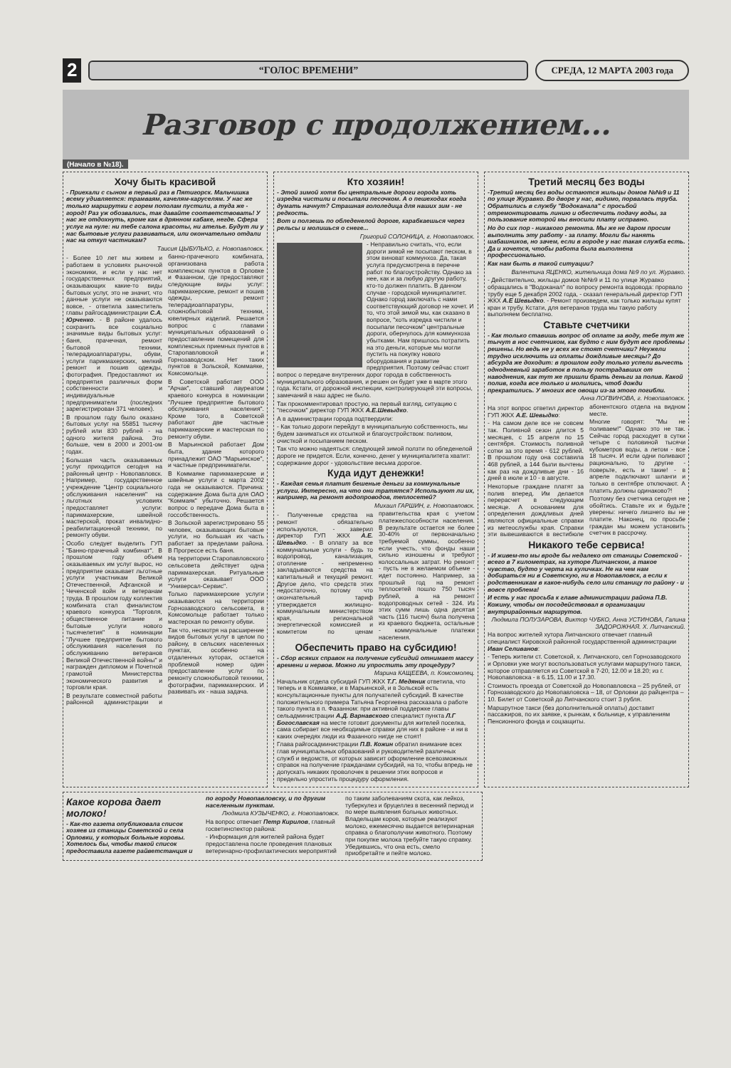2
“ГОЛОС ВРЕМЕНИ” СРЕДА, 12 МАРТА 2003 года
Разговор с продолжением...
(Начало в №18).
Хочу быть красивой
- Приехали с сыном в первый раз в Пятигорск. Мальчишка всему удивляется: трамваям, качелям-каруселям. У нас же только маршрутки с горем пополам пустили, а туда же - город! Раз уж обозвались, так давайте соответствовать! У нас же отдохнуть, кроме как в дрянном кабаке, негде. Сфера услуг на нуле: ни тебе салона красоты, ни ателье. Будут ли у нас бытовые услуги развиваться, или окончательно отдали нас на откуп частникам?
Таисия ЦЫБУЛЬКО, г. Новопавловск.
- Более 10 лет мы живем и работаем в условиях рыночной экономики, и если у нас нет государственных предприятий, оказывающих какие-то виды бытовых услуг, это не значит, что данные услуги не оказываются вовсе, - ответила заместитель главы райгосадминистрации С.А. Юрченко. - В районе удалось сохранить все социально значимые виды бытовых услуг: баня, прачечная, ремонт бытовой техники, телерадиоаппаратуры, обуви, услуги парикмахерских, мелкий ремонт и пошив одежды, фотография. Предоставляют их предприятия различных форм собственности и индивидуальные предприниматели (последних зарегистрирован 371 человек).
В прошлом году было оказано бытовых услуг на 55851 тысячу рублей или 830 рублей - на одного жителя района. Это больше, чем в 2000 и 2001-ом годах.
Большая часть оказываемых услуг приходится сегодня на районный центр - Новопавловск. Например, государственное учреждение "Центр социального обслуживания населения" на льготных условиях предоставляет услуги: парикмахерские, швейной мастерской, прокат инвалидно-реабилитационной техники, по ремонту обуви.
Особо следует выделить ГУП "Банно-прачечный комбинат". В прошлом году объем оказываемых им услуг вырос, но предприятие оказывает льготные услуги участникам Великой Отечественной, Афганской и Чеченской войн и ветеранам труда. В прошлом году коллектив комбината стал финалистом краевого конкурса "Торговля, общественное питание и бытовые услуги нового тысячелетия" в номинации "Лучшее предприятие бытового обслуживания населения по обслуживанию ветеранов Великой Отечественной войны" и награжден дипломом и Почетной грамотой Министерства экономического развития и торговли края.
В результате совместной работы районной администрации и банно-прачечного комбината, организована работа комплексных пунктов в Орловке и Фазанном, где предоставляют следующие виды услуг: парикмахерские, ремонт и пошив одежды, ремонт телерадиоаппаратуры, сложнобытовой техники, ювелирных изделий. Решается вопрос с главами муниципальных образований о предоставлении помещений для комплексных приемных пунктов в Старопавловской и Горнозаводском. Нет таких пунктов в Зольской, Коммаяке, Комсомольце.
В Советской работает ООО "Арчак", ставший лауреатом краевого конкурса в номинации "Лучшее предприятие бытового обслуживания населения". Кроме того, в Советской работают две частные парикмахерские и мастерская по ремонту обуви.
В Марьинской работает Дом быта, здание которого принадлежит ОАО "Марьинское", и частные предприниматели.
В Коммаяке парикмахерские и швейные услуги с марта 2002 года не оказываются. Причина: содержание Дома быта для ОАО "Коммаяк" убыточно. Решается вопрос о передаче Дома быта в госсобственность.
В Зольской зарегистрировано 55 человек, оказывающих бытовые услуги, но большая их часть работает за пределами района. В Прогрессе есть баня.
На территории Старопавловского сельсовета действует одна парикмахерская. Ритуальные услуги оказывает ООО "Универсал-Сервис".
Только парикмахерские услуги оказываются на территории Горнозаводского сельсовета, в Комсомольце работает только мастерская по ремонту обуви.
Так что, несмотря на расширение видов бытовых услуг в целом по району, в сельских населенных пунктах, особенно на отдаленных хуторах, остается проблемой номер один предоставление услуг по ремонту сложнобытовой техники, фотографии, парикмахерских. И развивать их - наша задача.
Кто хозяин!
- Этой зимой хотя бы центральные дороги города хоть изредка чистили и посыпали песочком. А о пешеходах когда думать начнут? Страшная гололедица для наших зим - не редкость.
Вот и ползешь по обледенелой дороге, карабкаешься через рельсы и молишься о снеге...
Григорий СОЛОНИЦА, г. Новопавловск.
- Неправильно считать, что, если дороги зимой не посыпают песком, в этом виноват коммунхоз. Да, такая услуга предусмотрена в перечне работ по благоустройству. Однако за нее, как и за любую другую работу, кто-то должен платить. В данном случае - городской муниципалитет. Однако город заключать с нами соответствующий договор не хочет. И то, что этой зимой мы, как сказано в вопросе, "хоть изредка чистили и посыпали песочком" центральные дороги, обернулось для коммунхоза убытками. Нам пришлось потратить на это деньги, которые мы могли пустить на покупку нового оборудования и развитие предприятия. Поэтому сейчас стоит вопрос о передаче внутренних дорог города в собственность муниципального образования, и решен он будет уже в марте этого года. Кстати, от дорожной инспекции, контролирующей эти вопросы, замечаний в наш адрес не было.
Так прокомментировал простую, на первый взгляд, ситуацию с "песочком" директор ГУП ЖКХ А.Е.Шевыдко.
А в администрации города подтвердили:
- Как только дороги перейдут в муниципальную собственность, мы будем заниматься их отсыпкой и благоустройством: поливом, очисткой и посыпанием песком.
Так что можно надеяться: следующей зимой ползти по обледенелой дороге не придется. Если, конечно, денег у муниципалитета хватит: содержание дорог - удовольствие весьма дорогое.
Куда идут денежки!
- Каждая семья платит бешеные деньги за коммунальные услуги. Интересно, на что они тратятся? Используют ли их, например, на ремонт водопроводов, теплосетей?
Михаил ГАРШИН, г. Новопавловск.
- Полученные средства на ремонт обязательно используются, - заверил директор ГУП ЖКХ А.Е. Шевыдко. - В оплату за все коммунальные услуги - будь то водопровод, канализация, отопление - непременно закладываются средства на капитальный и текущий ремонт. Другое дело, что средств этих недостаточно, потому что окончательный тариф утверждается жилищно-коммунальным министерством края, региональной энергетической комиссией и комитетом по ценам правительства края с учетом платежеспособности населения. В результате остается не более 30-40% от первоначально требуемой суммы, особенно если учесть, что фонды наши сильно изношены и требуют колоссальных затрат. Но ремонт - пусть не в желаемом объеме - идет постоянно. Например, за прошлый год на ремонт теплосетей пошло 750 тысяч рублей, а на ремонт водопроводных сетей - 324. Из этих сумм лишь одна десятая часть (116 тысяч) была получена из краевого бюджета, остальные - коммунальные платежи населения.
Обеспечить право на субсидию!
- Сбор всяких справок на получение субсидий отнимает массу времени и нервов. Можно ли упростить эту процедуру?
Марина КАЩЕЕВА, п. Комсомолец.
Начальник отдела субсидий ГУП ЖКХ Т.Г. Медяник ответила, что теперь и в Коммаяке, и в Марьинской, и в Зольской есть консультационные пункты для получателей субсидий. В качестве положительного примера Татьяна Георгиевна рассказала о работе такого пункта в п. Фазанном: при активной поддержке главы сельадминистрации А.Д. Варнавского специалист пункта Л.Г Богославская на месте готовит документы для жителей поселка, сама собирает все необходимые справки для них в районе - и ни в каких очередях люди из Фазанного нигде не стоят!
Глава райгосадминистрации П.В. Кожин обратил внимание всех глав муниципальных образований и руководителей различных служб и ведомств, от которых зависит оформление всевозможных справок на получение гражданами субсидий, на то, чтобы впредь не допускать никаких проволочек в решении этих вопросов и предельно упростить процедуру оформления.
Третий месяц без воды
-Третий месяц без воды остаются жильцы домов №№9 и 11 по улице Журавко. Во дворе у нас, видимо, порвалась труба. Обратились в службу "Водоканала" с просьбой отремонтировать линию и обеспечить подачу воды, за пользование которой мы вносили плату исправно.
Но до сих пор - никакого ремонта. Мы же не даром просим выполнить эту работу - за плату. Могли бы нанять шабашников, но зачем, если в городе у нас такая служба есть. Да и хочется, чтобы работа была выполнена профессионально.
Как нам быть в такой ситуации?
Валентина ЯЦЕНКО, жительница дома №9 по ул. Журавко.
- Действительно, жильцы домов №№9 и 11 по улице Журавко обращались в "Водоканал" по вопросу ремонта водовода: прорвало трубу еще 5 декабря 2002 года, - сказал генеральный директор ГУП ЖКХ А.Е Шевыдко. - Ремонт произведем, как только жильцы купят кран и трубу. Кстати, для ветеранов труда мы такую работу выполняем бесплатно.
Ставьте счетчики
- Как только ставишь вопрос об оплате за воду, тебе тут же тычут в нос счетчиком, как будто с ним будут все проблемы решены. Но ведь не у всех же стоят счетчики? Неужели трудно исключить из оплаты дождливые месяцы? До абсурда же доходит: в прошлом году только успели вычесть однодневный заработок в пользу пострадавших от наводнения, как тут же пришли брать деньги за полив. Какой полив, когда все только и молились, чтоб дожди прекратились. У многих все овощи из-за этого погибли.
Анна ЛОГВИНОВА, г. Новопавловск.
На этот вопрос ответил директор ГУП ЖКХ А.Е. Шевыдко:
- На самом деле все не совсем так. Поливной сезон длится 5 месяцев, с 15 апреля по 15 сентября. Стоимость поливной сотки за это время - 612 рублей. В прошлом году она составила 468 рублей, а 144 были вычтены как раз на дождливые дни - 16 дней в июле и 10 - в августе.
Некоторые граждане платят за полив вперед. Им делается перерасчет в следующем месяце. А основанием для определения дождливых дней являются официальные справки из метеослужбы края. Справки эти вывешиваются в вестибюле абонентского отдела на видном месте.
Многие говорят: "Мы не поливаем!" Однако это не так. Сейчас город расходует в сутки четыре с половиной тысячи кубометров воды, а летом - все 18 тысяч. И если одни поливают рационально, то другие - поверьте, есть и такие! - в апреле подключают шланги и только в сентябре отключают. А платить должны одинаково?!
Поэтому без счетчика сегодня не обойтись. Ставьте их и будьте уверены: ничего лишнего вы не платите. Наконец, по просьбе граждан мы можем установить счетчик в рассрочку.
Никакого тебе сервиса!
- И живем-то мы вроде бы недалеко от станицы Советской - всего в 7 километрах, на хуторе Липчанском, а такое чувство, будто у черта на куличках. Не на чем нам добираться ни в Советскую, ни в Новопавловск, а если к родственникам в какое-нибудь село или станицу по району - и вовсе проблема!
И есть у нас просьба к главе администрации района П.В. Кожину, чтобы он посодействовал в организации внутрирайонных маршрутов.
Людмила ПОЛУЗАРОВА, Виктор ЧУБКО, Анна УСТИНОВА, Галина ЗАДОРОЖНАЯ. Х. Липчанский.
На вопрос жителей хутора Липчанского отвечает главный специалист Кировской районной государственной администрации Иван Селиванов:
- Теперь жители ст. Советской, х. Липчанского, сел Горнозаводского и Орловки уже могут воспользоваться услугами маршрутного такси, которое отправляется из Советской в 7-20, 12.00 и 18.20; из г. Новопавловска - в 6.15, 11.00 и 17.30.
Стоимость проезда от Советской до Новопавловска – 25 рублей, от Горнозаводского до Новопавловска – 18, от Орловки до райцентра – 10. Билет от Советской до Липчанского стоит 3 рубля.
Маршрутное такси (без дополнительной оплаты) доставит пассажиров, по их заявке, к рынкам, к больнице, к управлениям Пенсионного фонда и соцзащиты.
Какое корова дает молоко!
- Как-то газета опубликовала список хозяев из станицы Советской и села Орловки, у которых больные коровы. Хотелось бы, чтобы такой список предоставила газете райветстанция и по городу Новопавловску, и по другим населенным пунктам.
Людмила КУЗЫЧЕНКО, г. Новопавловск.
На вопрос отвечает Петр Кирилов, главный госветинспектор района:
- Информация для жителей района будет предоставлена после проведения плановых ветеринарно-профилактических мероприятий по таким заболеваниям скота, как лейкоз, туберкулез и бруцеллез в весенний период и по мере выявления больных животных. Владельцам коров, которые реализуют молоко, ежемесячно выдается ветеринарная справка о благополучии животного. Поэтому при покупке молока требуйте такую справку. Убедившись, что она есть, смело приобретайте и пейте молоко.